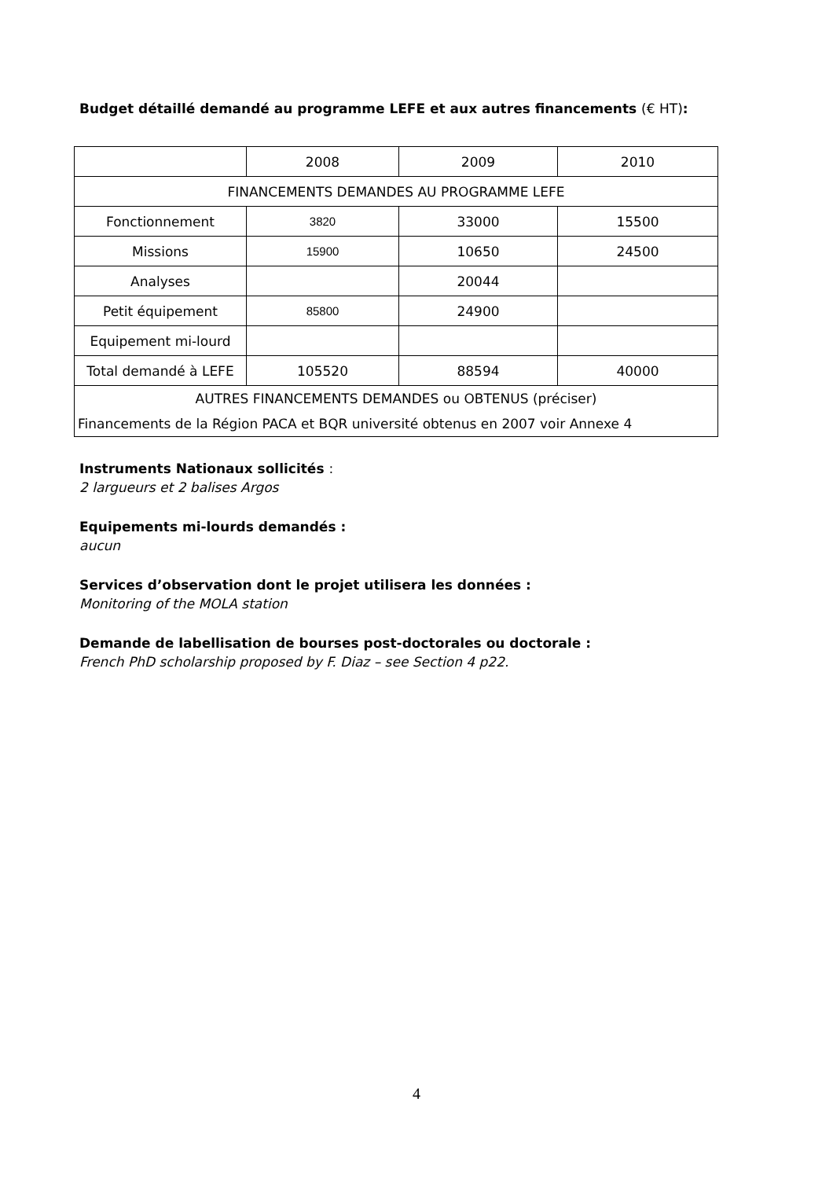Budget détaillé demandé au programme LEFE et aux autres financements (€ HT):
| | 2008 | 2009 | 2010 |
| FINANCEMENTS DEMANDES AU PROGRAMME LEFE | | | |
| Fonctionnement | 3820 | 33000 | 15500 |
| Missions | 15900 | 10650 | 24500 |
| Analyses | | 20044 | |
| Petit équipement | 85800 | 24900 | |
| Equipement mi-lourd | | | |
| Total demandé à LEFE | 105520 | 88594 | 40000 |
| AUTRES FINANCEMENTS DEMANDES ou OBTENUS (préciser) Financements de la Région PACA et BQR université obtenus en 2007 voir Annexe 4 | | | |
Instruments Nationaux sollicités :
2 largueurs et 2 balises Argos
Equipements mi-lourds demandés :
aucun
Services d’observation dont le projet utilisera les données :
Monitoring of the MOLA station
Demande de labellisation de bourses post-doctorales ou doctorale :
French PhD scholarship proposed by F. Diaz – see Section 4 p22.
4